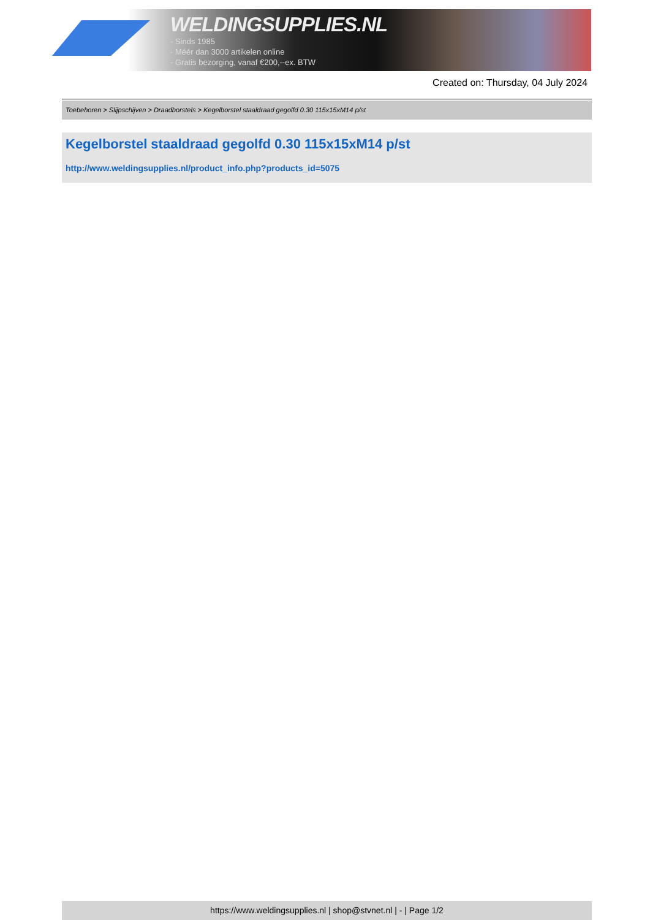WELDINGSUPPLIES.NL
- Sinds 1985
- Méér dan 3000 artikelen online
- Gratis bezorging, vanaf €200,--ex. BTW
Created on: Thursday, 04 July 2024
Toebehoren > Slijpschijven > Draadborstels > Kegelborstel staaldraad gegolfd 0.30 115x15xM14 p/st
Kegelborstel staaldraad gegolfd 0.30 115x15xM14 p/st
http://www.weldingsupplies.nl/product_info.php?products_id=5075
https://www.weldingsupplies.nl | shop@stvnet.nl | - | Page 1/2